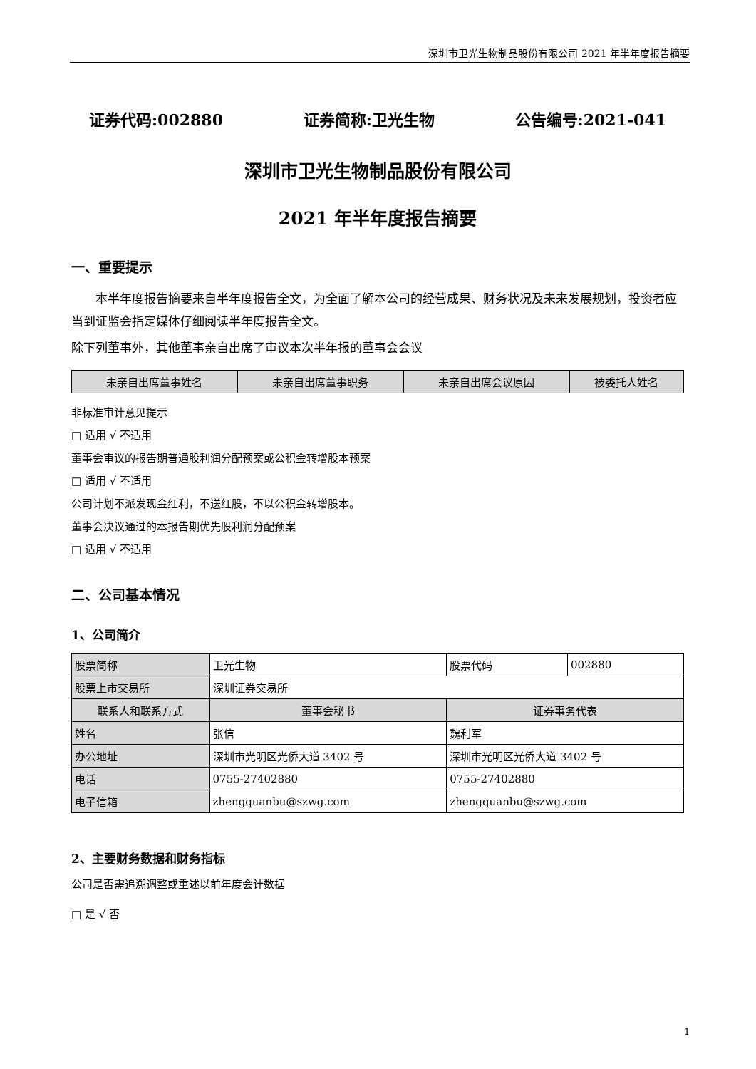深圳市卫光生物制品股份有限公司 2021 年半年度报告摘要
证券代码:002880 证券简称:卫光生物 公告编号:2021-041
深圳市卫光生物制品股份有限公司
2021 年半年度报告摘要
一、重要提示
本半年度报告摘要来自半年度报告全文，为全面了解本公司的经营成果、财务状况及未来发展规划，投资者应当到证监会指定媒体仔细阅读半年度报告全文。
除下列董事外，其他董事亲自出席了审议本次半年报的董事会会议
| 未亲自出席董事姓名 | 未亲自出席董事职务 | 未亲自出席会议原因 | 被委托人姓名 |
| --- | --- | --- | --- |
非标准审计意见提示
□ 适用 √ 不适用
董事会审议的报告期普通股利润分配预案或公积金转增股本预案
□ 适用 √ 不适用
公司计划不派发现金红利，不送红股，不以公积金转增股本。
董事会决议通过的本报告期优先股利润分配预案
□ 适用 √ 不适用
二、公司基本情况
1、公司简介
| 股票简称 | 卫光生物 | 股票代码 | 002880 |
| 股票上市交易所 | 深圳证券交易所 | | |
| 联系人和联系方式 | 董事会秘书 | 证券事务代表 | |
| 姓名 | 张信 | 魏利军 | |
| 办公地址 | 深圳市光明区光侨大道 3402 号 | 深圳市光明区光侨大道 3402 号 | |
| 电话 | 0755-27402880 | 0755-27402880 | |
| 电子信箱 | zhengquanbu@szwg.com | zhengquanbu@szwg.com | |
2、主要财务数据和财务指标
公司是否需追溯调整或重述以前年度会计数据
□ 是 √ 否
1